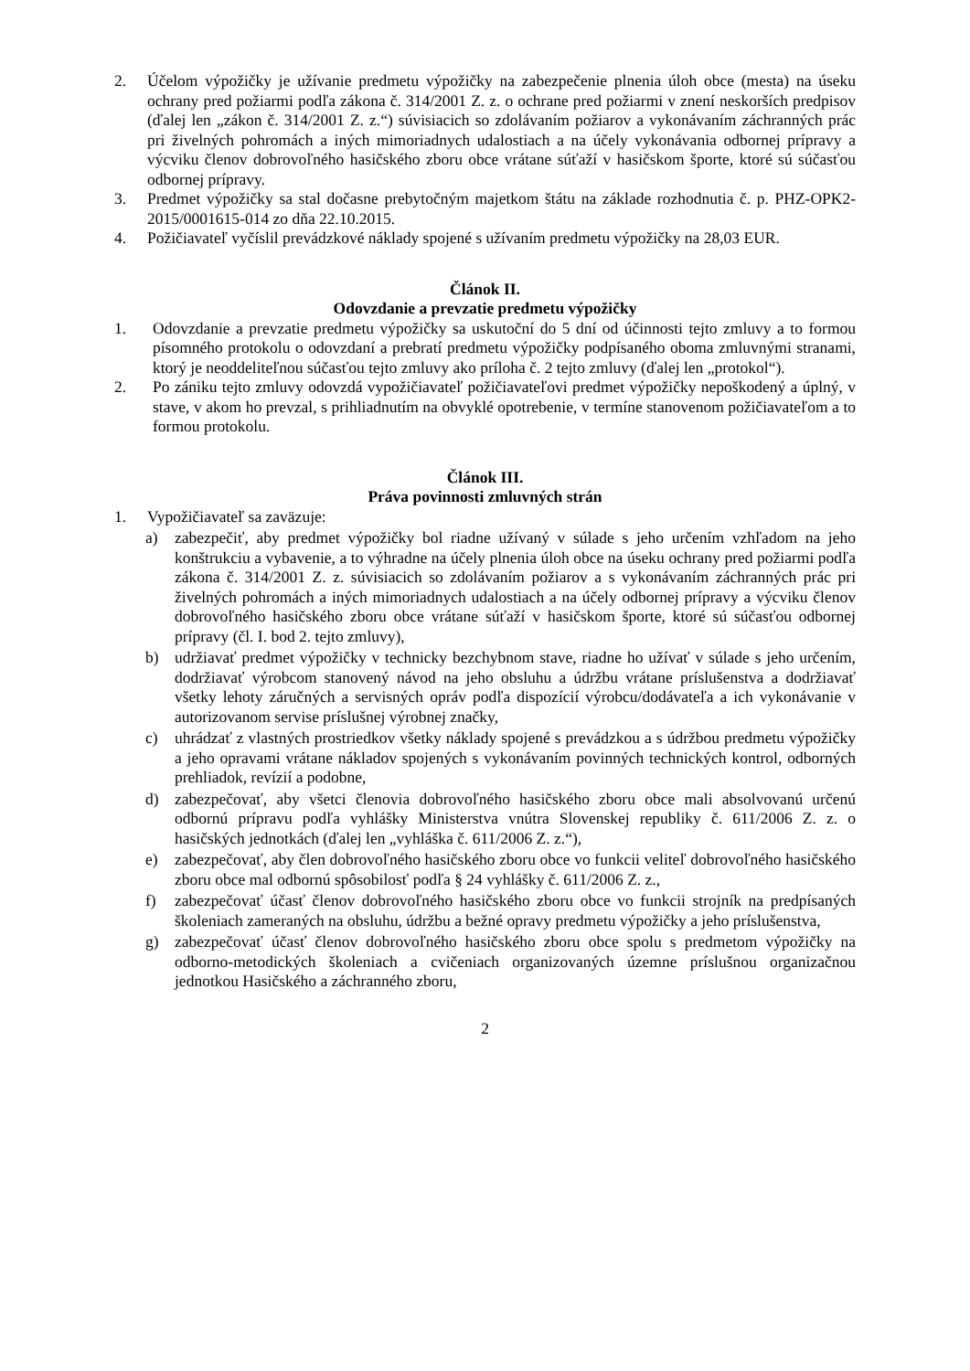2. Účelom výpožičky je užívanie predmetu výpožičky na zabezpečenie plnenia úloh obce (mesta) na úseku ochrany pred požiarmi podľa zákona č. 314/2001 Z. z. o ochrane pred požiarmi v znení neskorších predpisov (ďalej len „zákon č. 314/2001 Z. z.“) súvisiacich so zdolávaním požiarov a vykonávaním záchranných prác pri živelných pohromách a iných mimoriadnych udalostiach a na účely vykonávania odbornej prípravy a výcviku členov dobrovoľného hasičského zboru obce vrátane súťaží v hasičskom športe, ktoré sú súčasťou odbornej prípravy.
3. Predmet výpožičky sa stal dočasne prebytočným majetkom štátu na základe rozhodnutia č. p. PHZ-OPK2-2015/0001615-014 zo dňa 22.10.2015.
4. Požičiavateľ vyčíslil prevádzkové náklady spojené s užívaním predmetu výpožičky na 28,03 EUR.
Článok II.
Odovzdanie a prevzatie predmetu výpožičky
1. Odovzdanie a prevzatie predmetu výpožičky sa uskutoční do 5 dní od účinnosti tejto zmluvy a to formou písomného protokolu o odovzdaní a prebratí predmetu výpožičky podpísaného oboma zmluvnými stranami, ktorý je neoddeliteľnou súčasťou tejto zmluvy ako príloha č. 2 tejto zmluvy (ďalej len „protokol“).
2. Po zániku tejto zmluvy odovzdá vypožičiavateľ požičiavateľovi predmet výpožičky nepoškodený a úplný, v stave, v akom ho prevzal, s prihliadnutím na obvyklé opotrebenie, v termíne stanovenom požičiavateľom a to formou protokolu.
Článok III.
Práva povinnosti zmluvných strán
1. Vypožičiavateľ sa zaväzuje:
a) zabezpečiť, aby predmet výpožičky bol riadne užívaný v súlade s jeho určením vzhľadom na jeho konštrukciu a vybavenie, a to výhradne na účely plnenia úloh obce na úseku ochrany pred požiarmi podľa zákona č. 314/2001 Z. z. súvisiacich so zdolávaním požiarov a s vykonávaním záchranných prác pri živelných pohromách a iných mimoriadnych udalostiach a na účely odbornej prípravy a výcviku členov dobrovoľného hasičského zboru obce vrátane súťaží v hasičskom športe, ktoré sú súčasťou odbornej prípravy (čl. I. bod 2. tejto zmluvy),
b) udržiavať predmet výpožičky v technicky bezchybnom stave, riadne ho užívať v súlade s jeho určením, dodržiavať výrobcom stanovený návod na jeho obsluhu a údržbu vrátane príslušenstva a dodržiavať všetky lehoty záručných a servisných opráv podľa dispozícií výrobcu/dodávateľa a ich vykonávanie v autorizovanom servise príslušnej výrobnej značky,
c) uhrádzať z vlastných prostriedkov všetky náklady spojené s prevádzkou a s údržbou predmetu výpožičky a jeho opravami vrátane nákladov spojených s vykonávaním povinných technických kontrol, odborných prehliadok, revízií a podobne,
d) zabezpečovať, aby všetci členovia dobrovoľného hasičského zboru obce mali absolvovanú určenú odbornú prípravu podľa vyhlášky Ministerstva vnútra Slovenskej republiky č. 611/2006 Z. z. o hasičských jednotkách (ďalej len „vyhláška č. 611/2006 Z. z.“),
e) zabezpečovať, aby člen dobrovoľného hasičského zboru obce vo funkcii veliteľ dobrovoľného hasičského zboru obce mal odbornú spôsobilosť podľa § 24 vyhlášky č. 611/2006 Z. z.,
f) zabezpečovať účasť členov dobrovoľného hasičského zboru obce vo funkcii strojník na predpísaných školeniach zameraných na obsluhu, údržbu a bežné opravy predmetu výpožičky a jeho príslušenstva,
g) zabezpečovať účasť členov dobrovoľného hasičského zboru obce spolu s predmetom výpožičky na odborno-metodických školeniach a cvičeniach organizovaných územne príslušnou organizačnou jednotkou Hasičského a záchranného zboru,
2